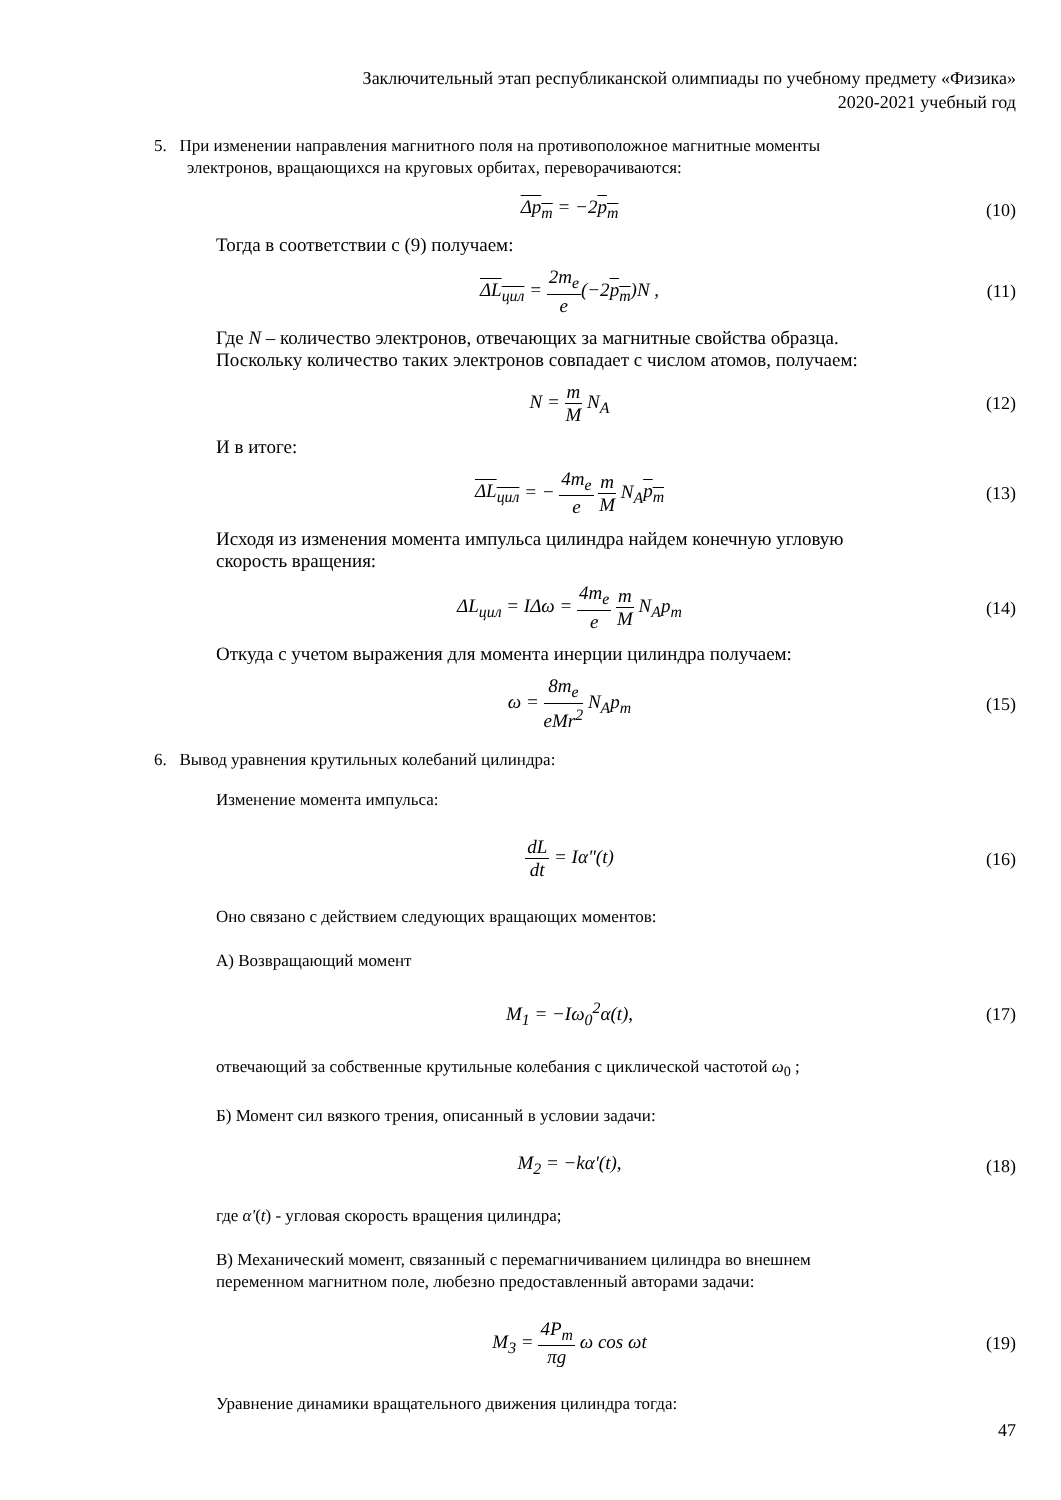Заключительный этап республиканской олимпиады по учебному предмету «Физика»
2020-2021 учебный год
5. При изменении направления магнитного поля на противоположное магнитные моменты
электронов, вращающихся на круговых орбитах, переворачиваются:
Δp<sub>m</sub> = −2p<sub>m</sub> (10)
Тогда в соответствии с (9) получаем:
ΔL<sub>цил</sub> = 2m<sub>e</sub> e(−2p<sub>m</sub>)N , (11)
Где N – количество электронов, отвечающих за магнитные свойства образца.
Поскольку количество таких электронов совпадает с числом атомов, получаем:
N = m M N<sub>A</sub> (12)
И в итоге:
ΔL<sub>цил</sub> = − 4m<sub>e</sub> e m M N<sub>A</sub>p<sub>m</sub> (13)
Исходя из изменения момента импульса цилиндра найдем конечную угловую
скорость вращения:
ΔL<sub>цил</sub> = IΔω = 4m<sub>e</sub> e m M N<sub>A</sub>p<sub>m</sub> (14)
Откуда с учетом выражения для момента инерции цилиндра получаем:
ω = 8m<sub>e</sub> eMr<sup>2</sup> N<sub>A</sub>p<sub>m</sub> (15)
6. Вывод уравнения крутильных колебаний цилиндра:
Изменение момента импульса:
dL dt = Iα"(t) (16)
Оно связано с действием следующих вращающих моментов:
А) Возвращающий момент
M<sub>1</sub> = −Iω<sub>0</sub><sup>2</sup>α(t), (17)
отвечающий за собственные крутильные колебания с циклической частотой ω<sub>0</sub> ;
Б) Момент сил вязкого трения, описанный в условии задачи:
M<sub>2</sub> = −kα'(t), (18)
где α'(t) - угловая скорость вращения цилиндра;
В) Механический момент, связанный с перемагничиванием цилиндра во внешнем
переменном магнитном поле, любезно предоставленный авторами задачи:
M<sub>3</sub> = 4P<sub>m</sub> πg ω cos ωt (19)
Уравнение динамики вращательного движения цилиндра тогда:
47